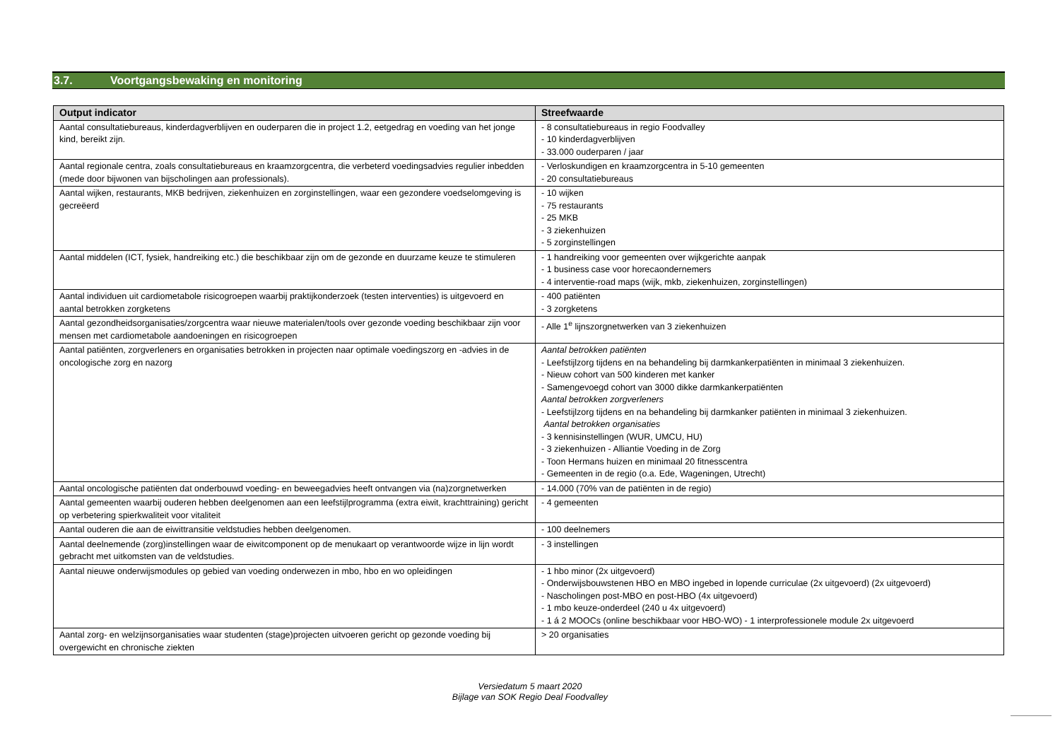3.7. Voortgangsbewaking en monitoring
| Output indicator | Streefwaarde |
| --- | --- |
| Aantal consultatiebureaus, kinderdagverblijven en ouderparen die in project 1.2, eetgedrag en voeding van het jonge kind, bereikt zijn. | - 8 consultatiebureaus in regio Foodvalley - 10 kinderdagverblijven - 33.000 ouderparen / jaar |
| Aantal regionale centra, zoals consultatiebureaus en kraamzorgcentra, die verbeterd voedingsadvies regulier inbedden (mede door bijwonen van bijscholingen aan professionals). | - Verloskundigen en kraamzorgcentra in 5-10 gemeenten - 20 consultatiebureaus |
| Aantal wijken, restaurants, MKB bedrijven, ziekenhuizen en zorginstellingen, waar een gezondere voedselomgeving is gecreëerd | - 10 wijken - 75 restaurants - 25 MKB - 3 ziekenhuizen - 5 zorginstellingen |
| Aantal middelen (ICT, fysiek, handreiking etc.) die beschikbaar zijn om de gezonde en duurzame keuze te stimuleren | - 1 handreiking voor gemeenten over wijkgerichte aanpak - 1 business case voor horecaondernemers - 4 interventie-road maps (wijk, mkb, ziekenhuizen, zorginstellingen) |
| Aantal individuen uit cardiometabole risicogroepen waarbij praktijkonderzoek (testen interventies) is uitgevoerd en aantal betrokken zorgketens | - 400 patiënten - 3 zorgketens |
| Aantal gezondheidsorganisaties/zorgcentra waar nieuwe materialen/tools over gezonde voeding beschikbaar zijn voor mensen met cardiometabole aandoeningen en risicogroepen | - Alle 1<sup>e</sup> lijnszorgnetwerken van 3 ziekenhuizen |
| Aantal patiënten, zorgverleners en organisaties betrokken in projecten naar optimale voedingszorg en -advies in de oncologische zorg en nazorg | Aantal betrokken patiënten - Leefstijlzorg tijdens en na behandeling bij darmkankerpatiënten in minimaal 3 ziekenhuizen. - Nieuw cohort van 500 kinderen met kanker - Samengevoegd cohort van 3000 dikke darmkankerpatiënten Aantal betrokken zorgverleners - Leefstijlzorg tijdens en na behandeling bij darmkanker patiënten in minimaal 3 ziekenhuizen. Aantal betrokken organisaties - 3 kennisinstellingen (WUR, UMCU, HU) - 3 ziekenhuizen - Alliantie Voeding in de Zorg - Toon Hermans huizen en minimaal 20 fitnesscentra - Gemeenten in de regio (o.a. Ede, Wageningen, Utrecht) |
| Aantal oncologische patiënten dat onderbouwd voeding- en beweegadvies heeft ontvangen via (na)zorgnetwerken | - 14.000 (70% van de patiënten in de regio) |
| Aantal gemeenten waarbij ouderen hebben deelgenomen aan een leefstijlprogramma (extra eiwit, krachttraining) gericht op verbetering spierkwaliteit voor vitaliteit | - 4 gemeenten |
| Aantal ouderen die aan de eiwittransitie veldstudies hebben deelgenomen. | - 100 deelnemers |
| Aantal deelnemende (zorg)instellingen waar de eiwitcomponent op de menukaart op verantwoorde wijze in lijn wordt gebracht met uitkomsten van de veldstudies. | - 3 instellingen |
| Aantal nieuwe onderwijsmodules op gebied van voeding onderwezen in mbo, hbo en wo opleidingen | - 1 hbo minor (2x uitgevoerd) - Onderwijsbouwstenen HBO en MBO ingebed in lopende curriculae (2x uitgevoerd) (2x uitgevoerd) - Nascholingen post-MBO en post-HBO (4x uitgevoerd) - 1 mbo keuze-onderdeel (240 u 4x uitgevoerd) - 1 á 2 MOOCs (online beschikbaar voor HBO-WO) - 1 interprofessionele module 2x uitgevoerd |
| Aantal zorg- en welzijnsorganisaties waar studenten (stage)projecten uitvoeren gericht op gezonde voeding bij overgewicht en chronische ziekten | > 20 organisaties |
Versiedatum 5 maart 2020
Bijlage van SOK Regio Deal Foodvalley